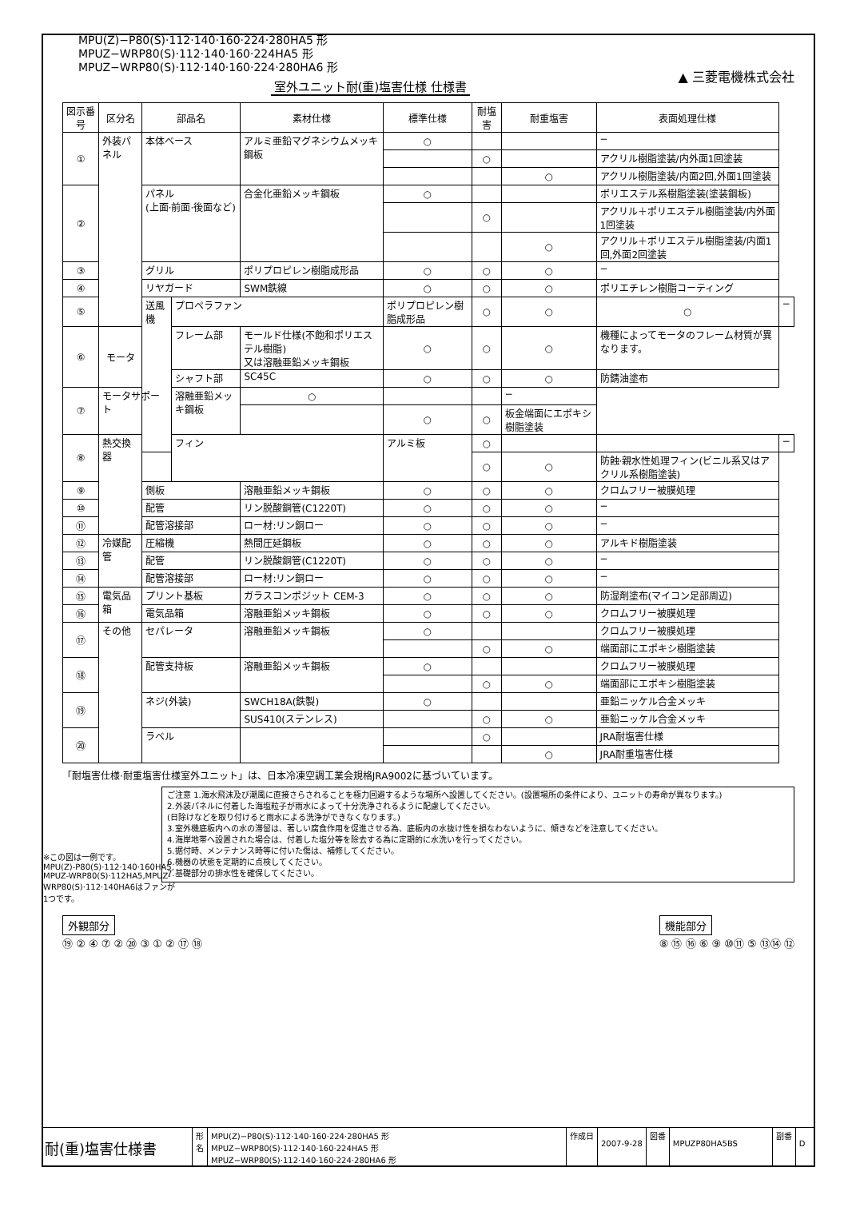MPU(Z)−P80(S)·112·140·160·224·280HA5 形
MPUZ−WRP80(S)·112·140·160·224HA5 形
MPUZ−WRP80(S)·112·140·160·224·280HA6 形
▲ 三菱電機株式会社
室外ユニット耐(重)塩害仕様 仕様書
| 図示番号 | 区分名 | 部品名 | | 素材仕様 | 標準仕様 | 耐塩害 | 耐重塩害 | 表面処理仕様 | |
| --- | --- | --- | --- | --- | --- | --- | --- | --- | --- |
| ① | 外装パネル | 本体ベース | | アルミ亜鉛マグネシウムメッキ鋼板 | ○ | | | − | |
| | | | | | | ○ | | アクリル樹脂塗装/内外面1回塗装 | |
| | | | | | | | ○ | アクリル樹脂塗装/内面2回,外面1回塗装 | |
| ② | | パネル (上面·前面·後面など) | | 合金化亜鉛メッキ鋼板 | ○ | | | ポリエステル系樹脂塗装(塗装鋼板) | |
| | | | | | | ○ | | アクリル＋ポリエステル樹脂塗装/内外面1回塗装 | |
| | | | | | | | ○ | アクリル＋ポリエステル樹脂塗装/内面1回,外面2回塗装 | |
| ③ | | グリル | | ポリプロピレン樹脂成形品 | ○ | ○ | ○ | − | |
| ④ | | リヤガード | | SWM鉄線 | ○ | ○ | ○ | ポリエチレン樹脂コーティング | |
| ⑤ | | 送風機 | プロペラファン | | ポリプロピレン樹脂成形品 | ○ | ○ | ○ | − |
| ⑥ | モータ | | フレーム部 | モールド仕様(不飽和ポリエステル樹脂) 又は溶融亜鉛メッキ鋼板 | ○ | ○ | ○ | 機種によってモータのフレーム材質が異なります。 | |
| | | | シャフト部 | SC45C | ○ | ○ | ○ | 防錆油塗布 | |
| ⑦ | モータサポート | | 溶融亜鉛メッキ鋼板 | ○ | | | − | | |
| | | | | | ○ | ○ | 板金端面にエポキシ樹脂塗装 | | |
| ⑧ | 熱交換器 | フィン | | アルミ板 | ○ | | | − | |
| | | | | | | ○ | ○ | 防蝕·親水性処理フィン(ビニル系又はアクリル系樹脂塗装) | |
| ⑨ | | 側板 | | 溶融亜鉛メッキ鋼板 | ○ | ○ | ○ | クロムフリー被膜処理 | |
| ⑩ | | 配管 | | リン脱酸銅管(C1220T) | ○ | ○ | ○ | − | |
| ⑪ | | 配管溶接部 | | ロー材:リン銅ロー | ○ | ○ | ○ | − | |
| ⑫ | 冷媒配管 | 圧縮機 | | 熱間圧延鋼板 | ○ | ○ | ○ | アルキド樹脂塗装 | |
| ⑬ | | 配管 | | リン脱酸銅管(C1220T) | ○ | ○ | ○ | − | |
| ⑭ | | 配管溶接部 | | ロー材:リン銅ロー | ○ | ○ | ○ | − | |
| ⑮ | 電気品箱 | プリント基板 | | ガラスコンポジット CEM-3 | ○ | ○ | ○ | 防湿剤塗布(マイコン足部周辺) | |
| ⑯ | | 電気品箱 | | 溶融亜鉛メッキ鋼板 | ○ | ○ | ○ | クロムフリー被膜処理 | |
| ⑰ | その他 | セパレータ | | 溶融亜鉛メッキ鋼板 | ○ | | | クロムフリー被膜処理 | |
| | | | | | | ○ | ○ | 端面部にエポキシ樹脂塗装 | |
| ⑱ | | 配管支持板 | | 溶融亜鉛メッキ鋼板 | ○ | | | クロムフリー被膜処理 | |
| | | | | | | ○ | ○ | 端面部にエポキシ樹脂塗装 | |
| ⑲ | | ネジ(外装) | | SWCH18A(鉄製) | ○ | | | 亜鉛ニッケル合金メッキ | |
| | | | | SUS410(ステンレス) | | ○ | ○ | 亜鉛ニッケル合金メッキ | |
| ⑳ | | ラベル | | | | ○ | | JRA耐塩害仕様 | |
| | | | | | | | ○ | JRA耐重塩害仕様 | |
「耐塩害仕様·耐重塩害仕様室外ユニット」は、日本冷凍空調工業会規格JRA9002に基づいています。
ご注意 1.海水飛沫及び潮風に直接さらされることを極力回避するような場所へ設置してください。(設置場所の条件により、ユニットの寿命が異なります。)
2.外装パネルに付着した海塩粒子が雨水によって十分洗浄されるように配慮してください。
(日除けなどを取り付けると雨水による洗浄ができなくなります。)
3.室外機底板内への水の滞留は、著しい腐食作用を促進させる為、底板内の水抜け性を損なわないように、傾きなどを注意してください。
4.海岸地帯へ設置された場合は、付着した塩分等を除去する為に定期的に水洗いを行ってください。
5.据付時、メンテナンス時等に付いた傷は、補修してください。
6.機器の状態を定期的に点検してください。
7.基礎部分の排水性を確保してください。
※この図は一例です。
MPU(Z)-P80(S)·112·140·160HA5, MPUZ-WRP80(S)·112HA5,MPUZ-WRP80(S)·112·140HA6はファンが1つです。
外観部分
⑲ ② ④ ⑦ ② ⑳ ③ ① ② ⑰ ⑱
機能部分
⑧ ⑮ ⑯ ⑥ ⑨ ⑩⑪ ⑤ ⑬⑭ ⑫
耐(重)塩害仕様書
形
名
MPU(Z)−P80(S)·112·140·160·224·280HA5 形
MPUZ−WRP80(S)·112·140·160·224HA5 形
MPUZ−WRP80(S)·112·140·160·224·280HA6 形
作成日
2007-9-28
図番
MPUZP80HA5BS
副番
D